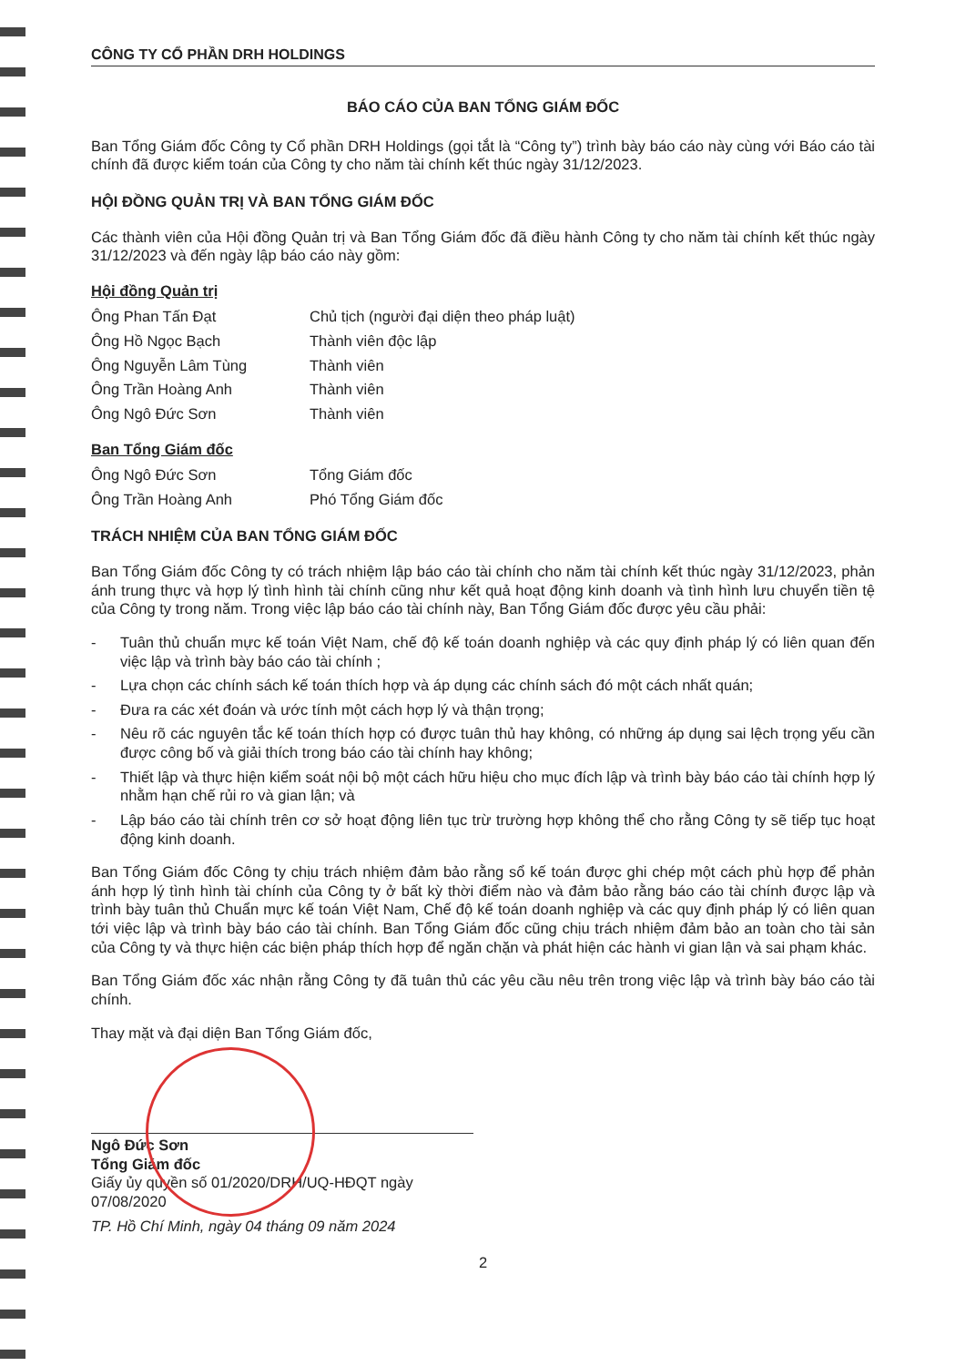CÔNG TY CỔ PHẦN DRH HOLDINGS
BÁO CÁO CỦA BAN TỔNG GIÁM ĐỐC
Ban Tổng Giám đốc Công ty Cổ phần DRH Holdings (gọi tắt là “Công ty”) trình bày báo cáo này cùng với Báo cáo tài chính đã được kiểm toán của Công ty cho năm tài chính kết thúc ngày 31/12/2023.
HỘI ĐỒNG QUẢN TRỊ VÀ BAN TỔNG GIÁM ĐỐC
Các thành viên của Hội đồng Quản trị và Ban Tổng Giám đốc đã điều hành Công ty cho năm tài chính kết thúc ngày 31/12/2023 và đến ngày lập báo cáo này gồm:
Hội đồng Quản trị
Ông Phan Tấn Đạt Chủ tịch (người đại diện theo pháp luật)
Ông Hồ Ngọc Bạch Thành viên độc lập
Ông Nguyễn Lâm Tùng Thành viên
Ông Trần Hoàng Anh Thành viên
Ông Ngô Đức Sơn Thành viên
Ban Tổng Giám đốc
Ông Ngô Đức Sơn Tổng Giám đốc
Ông Trần Hoàng Anh Phó Tổng Giám đốc
TRÁCH NHIỆM CỦA BAN TỔNG GIÁM ĐỐC
Ban Tổng Giám đốc Công ty có trách nhiệm lập báo cáo tài chính cho năm tài chính kết thúc ngày 31/12/2023, phản ánh trung thực và hợp lý tình hình tài chính cũng như kết quả hoạt động kinh doanh và tình hình lưu chuyển tiền tệ của Công ty trong năm. Trong việc lập báo cáo tài chính này, Ban Tổng Giám đốc được yêu cầu phải:
- Tuân thủ chuẩn mực kế toán Việt Nam, chế độ kế toán doanh nghiệp và các quy định pháp lý có liên quan đến việc lập và trình bày báo cáo tài chính ;
- Lựa chọn các chính sách kế toán thích hợp và áp dụng các chính sách đó một cách nhất quán;
- Đưa ra các xét đoán và ước tính một cách hợp lý và thận trọng;
- Nêu rõ các nguyên tắc kế toán thích hợp có được tuân thủ hay không, có những áp dụng sai lệch trọng yếu cần được công bố và giải thích trong báo cáo tài chính hay không;
- Thiết lập và thực hiện kiểm soát nội bộ một cách hữu hiệu cho mục đích lập và trình bày báo cáo tài chính hợp lý nhằm hạn chế rủi ro và gian lận; và
- Lập báo cáo tài chính trên cơ sở hoạt động liên tục trừ trường hợp không thể cho rằng Công ty sẽ tiếp tục hoạt động kinh doanh.
Ban Tổng Giám đốc Công ty chịu trách nhiệm đảm bảo rằng sổ kế toán được ghi chép một cách phù hợp để phản ánh hợp lý tình hình tài chính của Công ty ở bất kỳ thời điểm nào và đảm bảo rằng báo cáo tài chính được lập và trình bày tuân thủ Chuẩn mực kế toán Việt Nam, Chế độ kế toán doanh nghiệp và các quy định pháp lý có liên quan tới việc lập và trình bày báo cáo tài chính. Ban Tổng Giám đốc cũng chịu trách nhiệm đảm bảo an toàn cho tài sản của Công ty và thực hiện các biện pháp thích hợp để ngăn chặn và phát hiện các hành vi gian lận và sai phạm khác.
Ban Tổng Giám đốc xác nhận rằng Công ty đã tuân thủ các yêu cầu nêu trên trong việc lập và trình bày báo cáo tài chính.
Thay mặt và đại diện Ban Tổng Giám đốc,
Ngô Đức Sơn
Tổng Giám đốc
Giấy ủy quyền số 01/2020/DRH/UQ-HĐQT ngày 07/08/2020
TP. Hồ Chí Minh, ngày 04 tháng 09 năm 2024
2